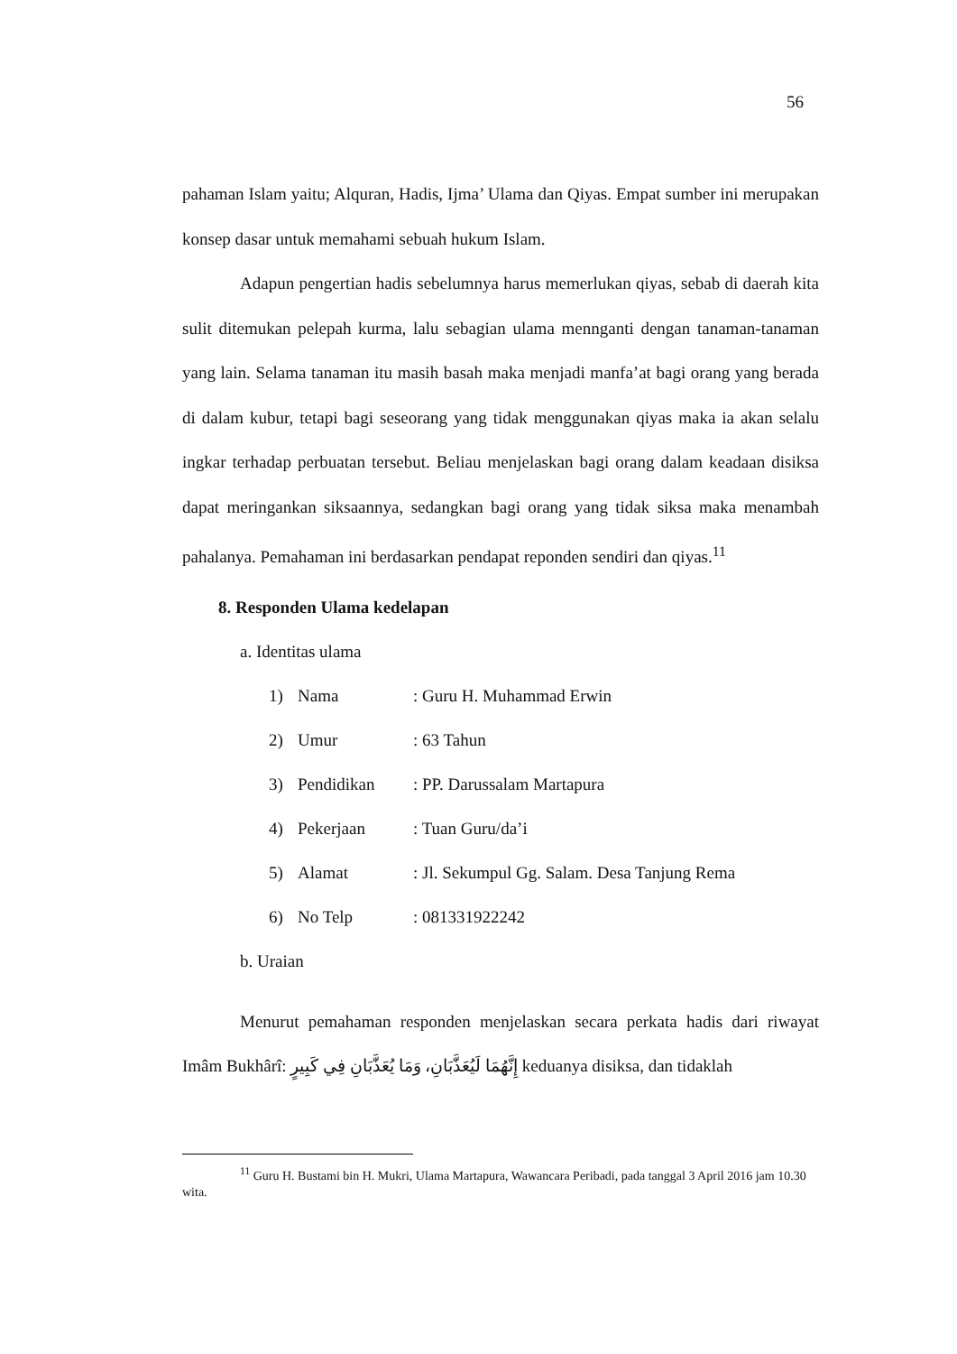56
pahaman Islam yaitu; Alquran, Hadis, Ijma’ Ulama dan Qiyas. Empat sumber ini merupakan konsep dasar untuk memahami sebuah hukum Islam.
Adapun pengertian hadis sebelumnya harus memerlukan qiyas, sebab di daerah kita sulit ditemukan pelepah kurma, lalu sebagian ulama mennganti dengan tanaman-tanaman yang lain. Selama tanaman itu masih basah maka menjadi manfa’at bagi orang yang berada di dalam kubur, tetapi bagi seseorang yang tidak menggunakan qiyas maka ia akan selalu ingkar terhadap perbuatan tersebut. Beliau menjelaskan bagi orang dalam keadaan disiksa dapat meringankan siksaannya, sedangkan bagi orang yang tidak siksa maka menambah pahalanya. Pemahaman ini berdasarkan pendapat reponden sendiri dan qiyas.<sup>11</sup>
8. Responden Ulama kedelapan
a. Identitas ulama
1) Nama: Guru H. Muhammad Erwin
2) Umur: 63 Tahun
3) Pendidikan: PP. Darussalam Martapura
4) Pekerjaan: Tuan Guru/da’i
5) Alamat: Jl. Sekumpul Gg. Salam. Desa Tanjung Rema
6) No Telp: 081331922242
b. Uraian
Menurut pemahaman responden menjelaskan secara perkata hadis dari riwayat Imâm Bukhârî: إِنَّهُمَا لَيُعَذَّبَانِ، وَمَا يُعَذَّبَانِ فِي كَبِيرٍ keduanya disiksa, dan tidaklah
<sup>11</sup> Guru H. Bustami bin H. Mukri, Ulama Martapura, Wawancara Peribadi, pada tanggal 3 April 2016 jam 10.30 wita.